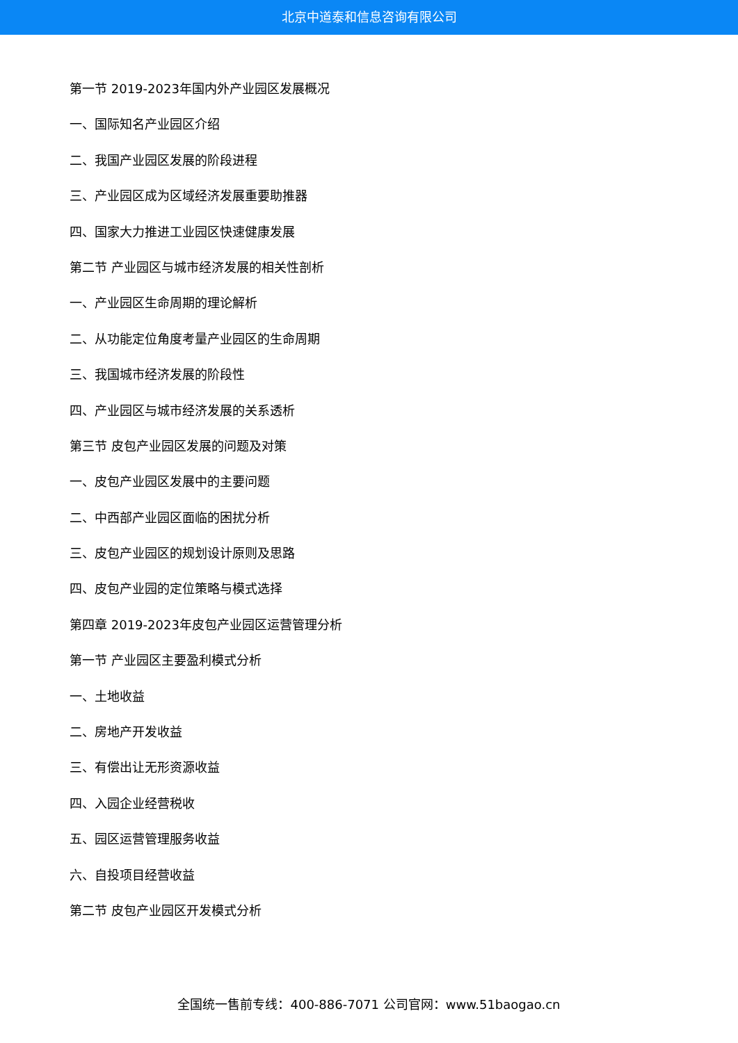北京中道泰和信息咨询有限公司
第一节 2019-2023年国内外产业园区发展概况
一、国际知名产业园区介绍
二、我国产业园区发展的阶段进程
三、产业园区成为区域经济发展重要助推器
四、国家大力推进工业园区快速健康发展
第二节 产业园区与城市经济发展的相关性剖析
一、产业园区生命周期的理论解析
二、从功能定位角度考量产业园区的生命周期
三、我国城市经济发展的阶段性
四、产业园区与城市经济发展的关系透析
第三节 皮包产业园区发展的问题及对策
一、皮包产业园区发展中的主要问题
二、中西部产业园区面临的困扰分析
三、皮包产业园区的规划设计原则及思路
四、皮包产业园的定位策略与模式选择
第四章 2019-2023年皮包产业园区运营管理分析
第一节 产业园区主要盈利模式分析
一、土地收益
二、房地产开发收益
三、有偿出让无形资源收益
四、入园企业经营税收
五、园区运营管理服务收益
六、自投项目经营收益
第二节 皮包产业园区开发模式分析
全国统一售前专线：400-886-7071 公司官网：www.51baogao.cn